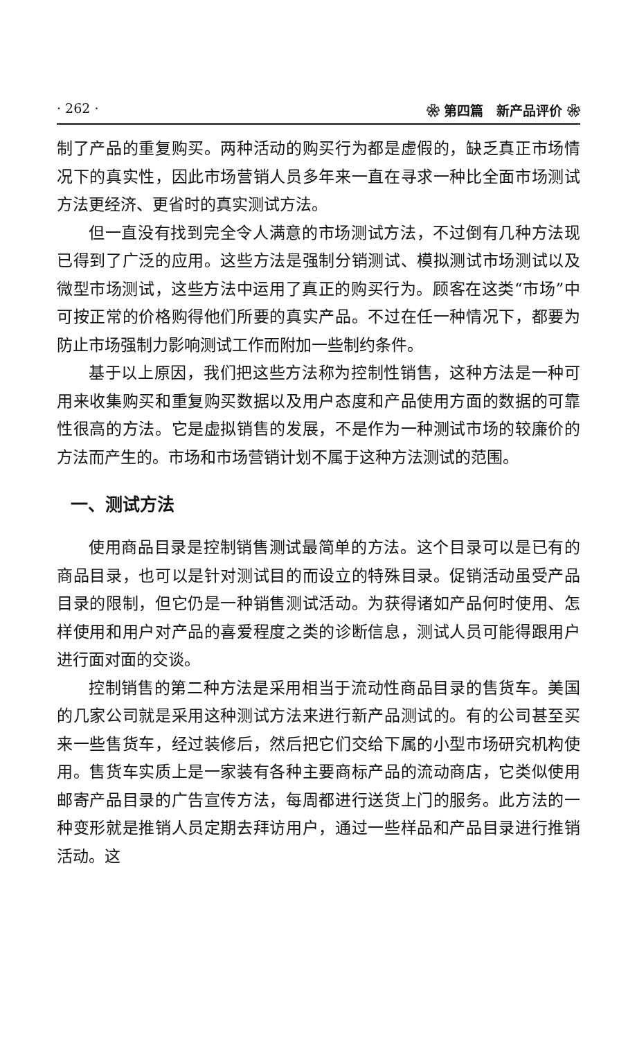· 262 · ❀ 第四篇　新产品评价 ❀
制了产品的重复购买。两种活动的购买行为都是虚假的，缺乏真正市场情况下的真实性，因此市场营销人员多年来一直在寻求一种比全面市场测试方法更经济、更省时的真实测试方法。
但一直没有找到完全令人满意的市场测试方法，不过倒有几种方法现已得到了广泛的应用。这些方法是强制分销测试、模拟测试市场测试以及微型市场测试，这些方法中运用了真正的购买行为。顾客在这类“市场”中可按正常的价格购得他们所要的真实产品。不过在任一种情况下，都要为防止市场强制力影响测试工作而附加一些制约条件。
基于以上原因，我们把这些方法称为控制性销售，这种方法是一种可用来收集购买和重复购买数据以及用户态度和产品使用方面的数据的可靠性很高的方法。它是虚拟销售的发展，不是作为一种测试市场的较廉价的方法而产生的。市场和市场营销计划不属于这种方法测试的范围。
一、测试方法
使用商品目录是控制销售测试最简单的方法。这个目录可以是已有的商品目录，也可以是针对测试目的而设立的特殊目录。促销活动虽受产品目录的限制，但它仍是一种销售测试活动。为获得诸如产品何时使用、怎样使用和用户对产品的喜爱程度之类的诊断信息，测试人员可能得跟用户进行面对面的交谈。
控制销售的第二种方法是采用相当于流动性商品目录的售货车。美国的几家公司就是采用这种测试方法来进行新产品测试的。有的公司甚至买来一些售货车，经过装修后，然后把它们交给下属的小型市场研究机构使用。售货车实质上是一家装有各种主要商标产品的流动商店，它类似使用邮寄产品目录的广告宣传方法，每周都进行送货上门的服务。此方法的一种变形就是推销人员定期去拜访用户，通过一些样品和产品目录进行推销活动。这